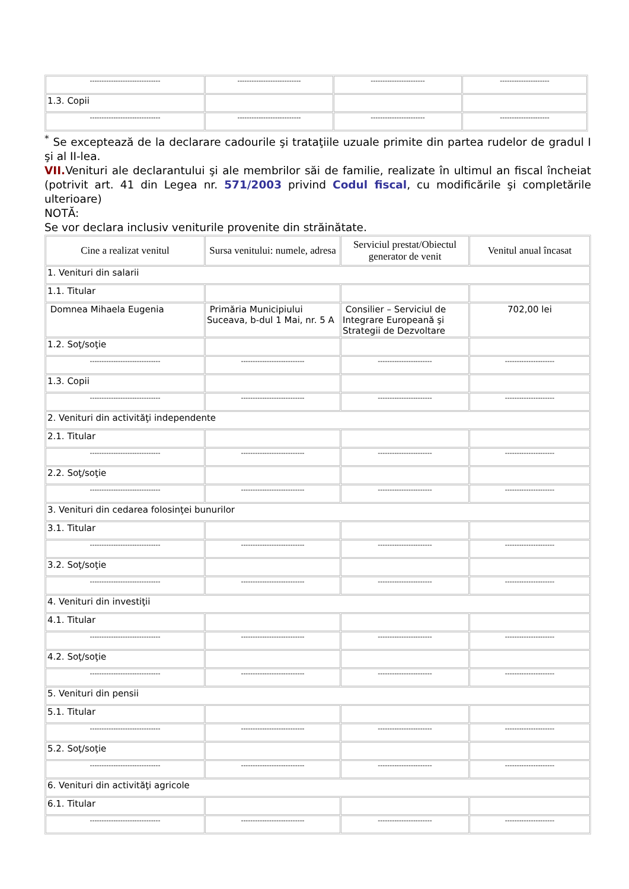| ------------------------------ | --------------------------- | ----------------------- | --------------------- |
| 1.3. Copii | | | |
| ------------------------------ | --------------------------- | ----------------------- | --------------------- |
<sup>*</sup> Se exceptează de la declarare cadourile şi trataţiile uzuale primite din partea rudelor de gradul I şi al II-lea.
VII. Venituri ale declarantului şi ale membrilor săi de familie, realizate în ultimul an fiscal încheiat (potrivit art. 41 din Legea nr. 571/2003 privind Codul fiscal, cu modificările şi completările ulterioare)
NOTĂ:
Se vor declara inclusiv veniturile provenite din străinătate.
| Cine a realizat venitul | Sursa venitului: numele, adresa | Serviciul prestat/Obiectul generator de venit | Venitul anual încasat |
| --- | --- | --- | --- |
| 1. Venituri din salarii | | | |
| 1.1. Titular | | | |
| Domnea Mihaela Eugenia | Primăria Municipiului Suceava, b-dul 1 Mai, nr. 5 A | Consilier – Serviciul de Integrare Europeană şi Strategii de Dezvoltare | 702,00 lei |
| 1.2. Soţ/soţie | | | |
| ------------------------------ | --------------------------- | ----------------------- | --------------------- |
| 1.3. Copii | | | |
| ------------------------------ | --------------------------- | ----------------------- | --------------------- |
| 2. Venituri din activităţi independente | | | |
| 2.1. Titular | | | |
| ------------------------------ | --------------------------- | ----------------------- | --------------------- |
| 2.2. Soţ/soţie | | | |
| ------------------------------ | --------------------------- | ----------------------- | --------------------- |
| 3. Venituri din cedarea folosinţei bunurilor | | | |
| 3.1. Titular | | | |
| ------------------------------ | --------------------------- | ----------------------- | --------------------- |
| 3.2. Soţ/soţie | | | |
| ------------------------------ | --------------------------- | ----------------------- | --------------------- |
| 4. Venituri din investiţii | | | |
| 4.1. Titular | | | |
| ------------------------------ | --------------------------- | ----------------------- | --------------------- |
| 4.2. Soţ/soţie | | | |
| ------------------------------ | --------------------------- | ----------------------- | --------------------- |
| 5. Venituri din pensii | | | |
| 5.1. Titular | | | |
| ------------------------------ | --------------------------- | ----------------------- | --------------------- |
| 5.2. Soţ/soţie | | | |
| ------------------------------ | --------------------------- | ----------------------- | --------------------- |
| 6. Venituri din activităţi agricole | | | |
| 6.1. Titular | | | |
| ------------------------------ | --------------------------- | ----------------------- | --------------------- |